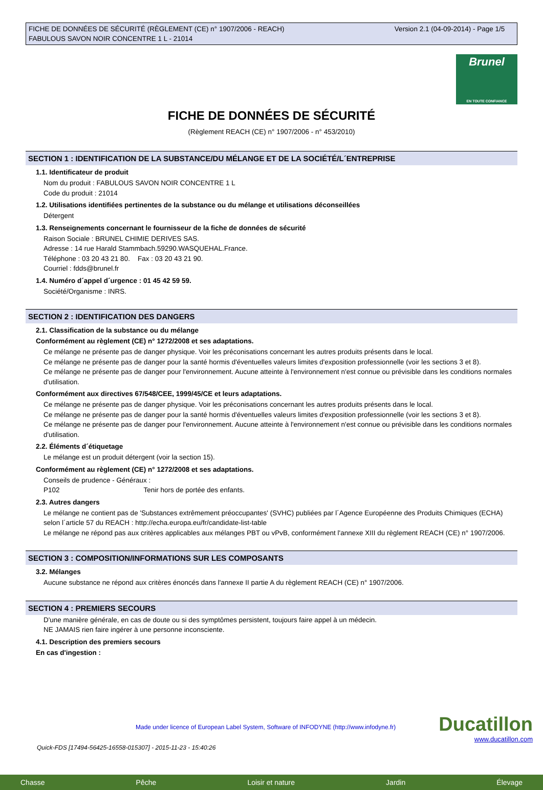FICHE DE DONNÉES DE SÉCURITÉ (RÈGLEMENT (CE) n° 1907/2006 - REACH)
FABULOUS SAVON NOIR CONCENTRE 1 L - 21014
Version 2.1 (04-09-2014) - Page 1/5
Brunel
EN TOUTE CONFIANCE
FICHE DE DONNÉES DE SÉCURITÉ
(Règlement REACH (CE) n° 1907/2006 - n° 453/2010)
SECTION 1 : IDENTIFICATION DE LA SUBSTANCE/DU MÉLANGE ET DE LA SOCIÉTÉ/L´ENTREPRISE
1.1. Identificateur de produit
Nom du produit : FABULOUS SAVON NOIR CONCENTRE 1 L
Code du produit : 21014
1.2. Utilisations identifiées pertinentes de la substance ou du mélange et utilisations déconseillées
Détergent
1.3. Renseignements concernant le fournisseur de la fiche de données de sécurité
Raison Sociale : BRUNEL CHIMIE DERIVES SAS.
Adresse : 14 rue Harald Stammbach.59290.WASQUEHAL.France.
Téléphone : 03 20 43 21 80. Fax : 03 20 43 21 90.
Courriel : fdds@brunel.fr
1.4. Numéro d´appel d´urgence : 01 45 42 59 59.
Société/Organisme : INRS.
SECTION 2 : IDENTIFICATION DES DANGERS
2.1. Classification de la substance ou du mélange
Conformément au règlement (CE) n° 1272/2008 et ses adaptations.
Ce mélange ne présente pas de danger physique. Voir les préconisations concernant les autres produits présents dans le local.
Ce mélange ne présente pas de danger pour la santé hormis d'éventuelles valeurs limites d'exposition professionnelle (voir les sections 3 et 8).
Ce mélange ne présente pas de danger pour l'environnement. Aucune atteinte à l'environnement n'est connue ou prévisible dans les conditions normales d'utilisation.
Conformément aux directives 67/548/CEE, 1999/45/CE et leurs adaptations.
Ce mélange ne présente pas de danger physique. Voir les préconisations concernant les autres produits présents dans le local.
Ce mélange ne présente pas de danger pour la santé hormis d'éventuelles valeurs limites d'exposition professionnelle (voir les sections 3 et 8).
Ce mélange ne présente pas de danger pour l'environnement. Aucune atteinte à l'environnement n'est connue ou prévisible dans les conditions normales d'utilisation.
2.2. Éléments d´étiquetage
Le mélange est un produit détergent (voir la section 15).
Conformément au règlement (CE) n° 1272/2008 et ses adaptations.
Conseils de prudence - Généraux :
P102 Tenir hors de portée des enfants.
2.3. Autres dangers
Le mélange ne contient pas de 'Substances extrêmement préoccupantes' (SVHC) publiées par l´Agence Européenne des Produits Chimiques (ECHA) selon l´article 57 du REACH : http://echa.europa.eu/fr/candidate-list-table
Le mélange ne répond pas aux critères applicables aux mélanges PBT ou vPvB, conformément l'annexe XIII du règlement REACH (CE) n° 1907/2006.
SECTION 3 : COMPOSITION/INFORMATIONS SUR LES COMPOSANTS
3.2. Mélanges
Aucune substance ne répond aux critères énoncés dans l'annexe II partie A du règlement REACH (CE) n° 1907/2006.
SECTION 4 : PREMIERS SECOURS
D'une manière générale, en cas de doute ou si des symptômes persistent, toujours faire appel à un médecin.
NE JAMAIS rien faire ingérer à une personne inconsciente.
4.1. Description des premiers secours
En cas d'ingestion :
Made under licence of European Label System, Software of INFODYNE (http://www.infodyne.fr)
Ducatillon
www.ducatillon.com
Quick-FDS [17494-56425-16558-015307] - 2015-11-23 - 15:40:26
Chasse Pêche Loisir et nature Jardin Élevage